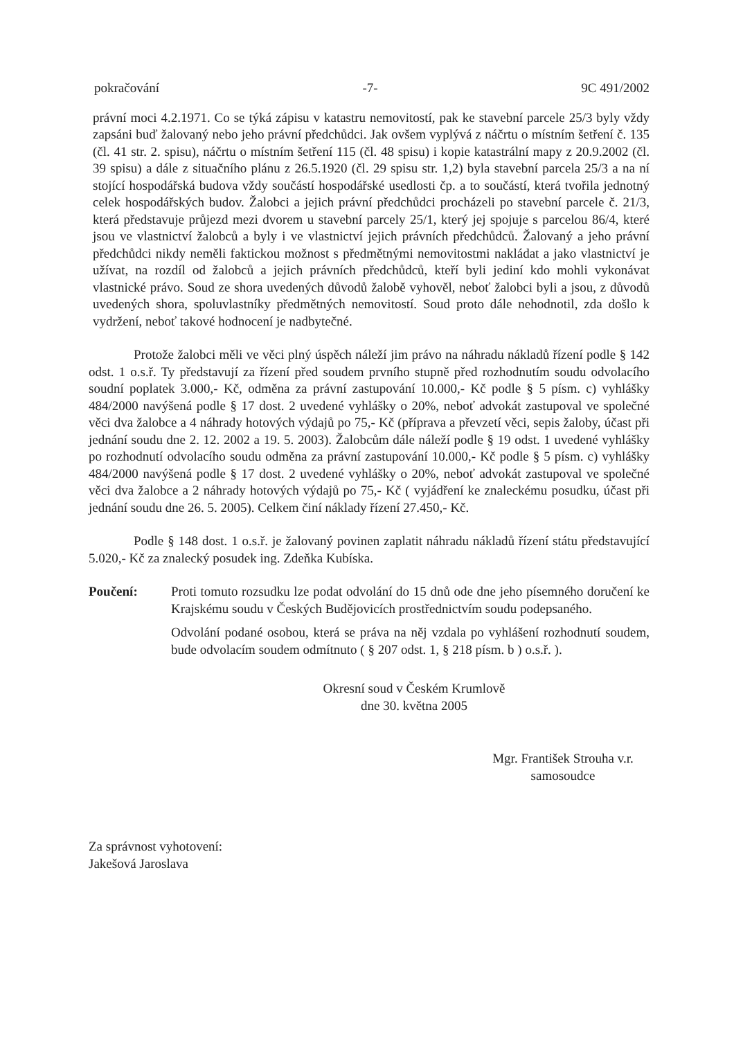pokračování -7- 9C 491/2002
právní moci 4.2.1971. Co se týká zápisu v katastru nemovitostí, pak ke stavební parcele 25/3 byly vždy zapsáni buď žalovaný nebo jeho právní předchůdci. Jak ovšem vyplývá z náčrtu o místním šetření č. 135 (čl. 41 str. 2. spisu), náčrtu o místním šetření 115 (čl. 48 spisu) i kopie katastrální mapy z 20.9.2002 (čl. 39 spisu) a dále z situačního plánu z 26.5.1920 (čl. 29 spisu str. 1,2) byla stavební parcela 25/3 a na ní stojící hospodářská budova vždy součástí hospodářské usedlosti čp. a to součástí, která tvořila jednotný celek hospodářských budov. Žalobci a jejich právní předchůdci procházeli po stavební parcele č. 21/3, která představuje průjezd mezi dvorem u stavební parcely 25/1, který jej spojuje s parcelou 86/4, které jsou ve vlastnictví žalobců a byly i ve vlastnictví jejich právních předchůdců. Žalovaný a jeho právní předchůdci nikdy neměli faktickou možnost s předmětnými nemovitostmi nakládat a jako vlastnictví je užívat, na rozdíl od žalobců a jejich právních předchůdců, kteří byli jediní kdo mohli vykonávat vlastnické právo. Soud ze shora uvedených důvodů žalobě vyhověl, neboť žalobci byli a jsou, z důvodů uvedených shora, spoluvlastníky předmětných nemovitostí. Soud proto dále nehodnotil, zda došlo k vydržení, neboť takové hodnocení je nadbytečné.
Protože žalobci měli ve věci plný úspěch náleží jim právo na náhradu nákladů řízení podle § 142 odst. 1 o.s.ř. Ty představují za řízení před soudem prvního stupně před rozhodnutím soudu odvolacího soudní poplatek 3.000,- Kč, odměna za právní zastupování 10.000,- Kč podle § 5 písm. c) vyhlášky 484/2000 navýšená podle § 17 dost. 2 uvedené vyhlášky o 20%, neboť advokát zastupoval ve společné věci dva žalobce a 4 náhrady hotových výdajů po 75,- Kč (příprava a převzetí věci, sepis žaloby, účast při jednání soudu dne 2. 12. 2002 a 19. 5. 2003). Žalobcům dále náleží podle § 19 odst. 1 uvedené vyhlášky po rozhodnutí odvolacího soudu odměna za právní zastupování 10.000,- Kč podle § 5 písm. c) vyhlášky 484/2000 navýšená podle § 17 dost. 2 uvedené vyhlášky o 20%, neboť advokát zastupoval ve společné věci dva žalobce a 2 náhrady hotových výdajů po 75,- Kč ( vyjádření ke znaleckému posudku, účast při jednání soudu dne 26. 5. 2005). Celkem činí náklady řízení 27.450,- Kč.
Podle § 148 dost. 1 o.s.ř. je žalovaný povinen zaplatit náhradu nákladů řízení státu představující 5.020,- Kč za znalecký posudek ing. Zdeňka Kubíska.
Poučení: Proti tomuto rozsudku lze podat odvolání do 15 dnů ode dne jeho písemného doručení ke Krajskému soudu v Českých Budějovicích prostřednictvím soudu podepsaného.
Odvolání podané osobou, která se práva na něj vzdala po vyhlášení rozhodnutí soudem, bude odvolacím soudem odmítnuto ( § 207 odst. 1, § 218 písm. b ) o.s.ř. ).
Okresní soud v Českém Krumlově
dne 30. května 2005
Mgr. František Strouha v.r.
samosoudce
Za správnost vyhotovení:
Jakešová Jaroslava